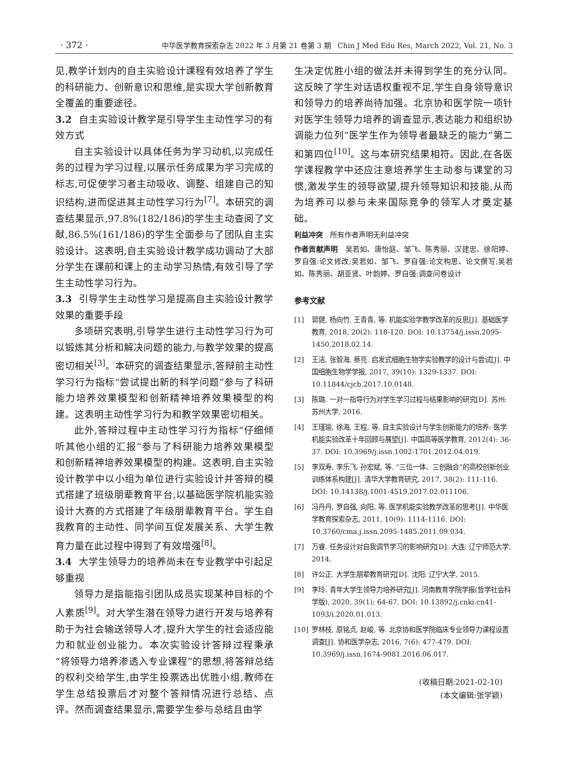· 372 · 中华医学教育探索杂志 2022 年 3 月第 21 卷第 3 期 Chin J Med Edu Res, March 2022, Vol. 21, No. 3
见,教学计划内的自主实验设计课程有效培养了学生的科研能力、创新意识和思维,是实现大学创新教育全覆盖的重要途径。
3.2 自主实验设计教学是引导学生主动性学习的有效方式
自主实验设计以具体任务为学习动机,以完成任务的过程为学习过程,以展示任务成果为学习完成的标志,可促使学习者主动吸收、调整、组建自己的知识结构,进而促进其主动性学习行为<sup>[7]</sup>。本研究的调查结果显示,97.8%(182/186)的学生主动查阅了文献,86.5%(161/186)的学生全面参与了团队自主实验设计。这表明,自主实验设计教学成功调动了大部分学生在课前和课上的主动学习热情,有效引导了学生主动性学习行为。
3.3 引导学生主动性学习是提高自主实验设计教学效果的重要手段
多项研究表明,引导学生进行主动性学习行为可以锻炼其分析和解决问题的能力,与教学效果的提高密切相关<sup>[3]</sup>。本研究的调查结果显示,答辩前主动性学习行为指标“尝试提出新的科学问题”参与了科研能力培养效果模型和创新精神培养效果模型的构建。这表明主动性学习行为和教学效果密切相关。
此外,答辩过程中主动性学习行为指标“仔细倾听其他小组的汇报”参与了科研能力培养效果模型和创新精神培养效果模型的构建。这表明,自主实验设计教学中以小组为单位进行实验设计并答辩的模式搭建了班级朋辈教育平台,以基础医学院机能实验设计大赛的方式搭建了年级朋辈教育平台。学生自我教育的主动性、同学间互促发展关系、大学生教育力量在此过程中得到了有效增强<sup>[8]</sup>。
3.4 大学生领导力的培养尚未在专业教学中引起足够重视
领导力是指能指引团队成员实现某种目标的个人素质<sup>[9]</sup>。对大学生潜在领导力进行开发与培养有助于为社会输送领导人才,提升大学生的社会适应能力和就业创业能力。本次实验设计答辩过程秉承“将领导力培养渗透入专业课程”的思想,将答辩总结的权利交给学生,由学生投票选出优胜小组,教师在学生总结投票后才对整个答辩情况进行总结、点评。然而调查结果显示,需要学生参与总结且由学
生决定优胜小组的做法并未得到学生的充分认同。这反映了学生对话语权重视不足,学生自身领导意识和领导力的培养尚待加强。北京协和医学院一项针对医学生领导力培养的调查显示,表达能力和组织协调能力位列“医学生作为领导者最缺乏的能力”第二和第四位<sup>[10]</sup>。这与本研究结果相符。因此,在各医学课程教学中还应注意培养学生主动参与课堂的习惯,激发学生的领导欲望,提升领导知识和技能,从而为培养可以参与未来国际竞争的领军人才奠定基础。
利益冲突　所有作者声明无利益冲突
作者贡献声明　吴若如、唐怡庭、邹飞、陈秀丽、汉建忠、徐阳婷、罗自强:论文修改;吴若如、邹飞、罗自强:论文构思、论文撰写;吴若如、陈秀丽、胡亚贤、叶韵婷、罗自强:调查问卷设计
参考文献
[1] 郭健, 杨向竹, 王青青, 等. 机能实验学教学改革的反思[J]. 基础医学教育, 2018, 20(2): 118-120. DOI: 10.13754/j.issn.2095-1450.2018.02.14.
[2] 王洁, 张智海, 蔡亮. 启发式细胞生物学实验教学的设计与尝试[J]. 中国细胞生物学学报, 2017, 39(10): 1329-1337. DOI: 10.11844/cjcb.2017.10.0148.
[3] 陈璐. 一对一指导行为对学生学习过程与结果影响的研究[D]. 苏州: 苏州大学, 2016.
[4] 王瑾瑜, 徐海, 王程, 等. 自主实验设计与学生创新能力的培养: 医学机能实验改革十年回顾与展望[J]. 中国高等医学教育, 2012(4): 36-37. DOI: 10.3969/j.issn.1002-1701.2012.04.019.
[5] 李双寿, 李乐飞, 孙宏斌, 等. “三位一体、三创融合”的高校创新创业训练体系构建[J]. 清华大学教育研究, 2017, 38(2): 111-116. DOI: 10.14138/j.1001-4519.2017.02.011106.
[6] 冯丹丹, 罗自强, 向阳, 等. 医学机能实验教学改革的思考[J]. 中华医学教育探索杂志, 2011, 10(9): 1114-1116. DOI: 10.3760/cma.j.issn.2095-1485.2011.09.034.
[7] 万睿. 任务设计对自我调节学习的影响研究[D]. 大连: 辽宁师范大学, 2014.
[8] 许公正. 大学生朋辈教育研究[D]. 沈阳: 辽宁大学, 2015.
[9] 李玲. 青年大学生领导力培养研究[J]. 河南教育学院学报(哲学社会科学版), 2020, 39(1): 64-67. DOI: 10.13892/j.cnki.cn41-1093/i.2020.01.013.
[10] 罗林枝, 原铭贞, 赵峻, 等. 北京协和医学院临床专业领导力课程设置调查[J]. 协和医学杂志, 2016, 7(6): 477-479. DOI: 10.3969/j.issn.1674-9081.2016.06.017.
(收稿日期:2021-02-10)
(本文编辑:张学颖)